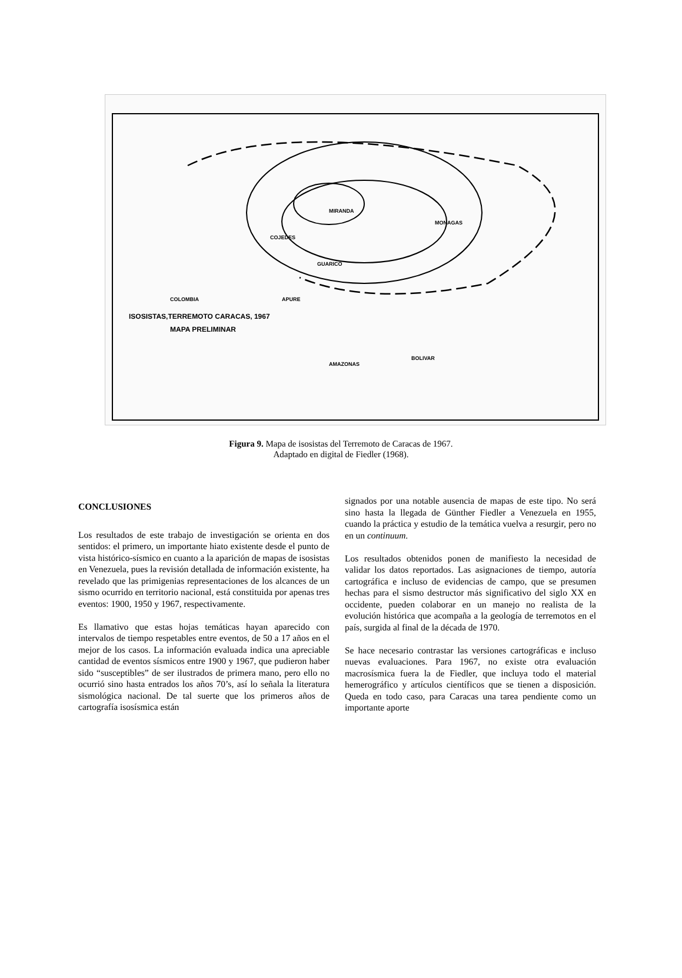ISOSISTAS,TERREMOTO CARACAS, 1967
MAPA PRELIMINAR
MIRANDA
COJEDES
GUARICO
MONAGAS
BOLIVAR
AMAZONAS
APURE
COLOMBIA
Figura 9. Mapa de isosistas del Terremoto de Caracas de 1967.
Adaptado en digital de Fiedler (1968).
CONCLUSIONES
Los resultados de este trabajo de investigación se orienta en dos sentidos: el primero, un importante hiato existente desde el punto de vista histórico-sísmico en cuanto a la aparición de mapas de isosistas en Venezuela, pues la revisión detallada de información existente, ha revelado que las primigenias representaciones de los alcances de un sismo ocurrido en territorio nacional, está constituida por apenas tres eventos: 1900, 1950 y 1967, respectivamente.
Es llamativo que estas hojas temáticas hayan aparecido con intervalos de tiempo respetables entre eventos, de 50 a 17 años en el mejor de los casos. La información evaluada indica una apreciable cantidad de eventos sísmicos entre 1900 y 1967, que pudieron haber sido “susceptibles” de ser ilustrados de primera mano, pero ello no ocurrió sino hasta entrados los años 70’s, así lo señala la literatura sismológica nacional. De tal suerte que los primeros años de cartografía isosísmica están
signados por una notable ausencia de mapas de este tipo. No será sino hasta la llegada de Günther Fiedler a Venezuela en 1955, cuando la práctica y estudio de la temática vuelva a resurgir, pero no en un continuum.
Los resultados obtenidos ponen de manifiesto la necesidad de validar los datos reportados. Las asignaciones de tiempo, autoría cartográfica e incluso de evidencias de campo, que se presumen hechas para el sismo destructor más significativo del siglo XX en occidente, pueden colaborar en un manejo no realista de la evolución histórica que acompaña a la geología de terremotos en el país, surgida al final de la década de 1970.
Se hace necesario contrastar las versiones cartográficas e incluso nuevas evaluaciones. Para 1967, no existe otra evaluación macrosísmica fuera la de Fiedler, que incluya todo el material hemerográfico y artículos científicos que se tienen a disposición. Queda en todo caso, para Caracas una tarea pendiente como un importante aporte